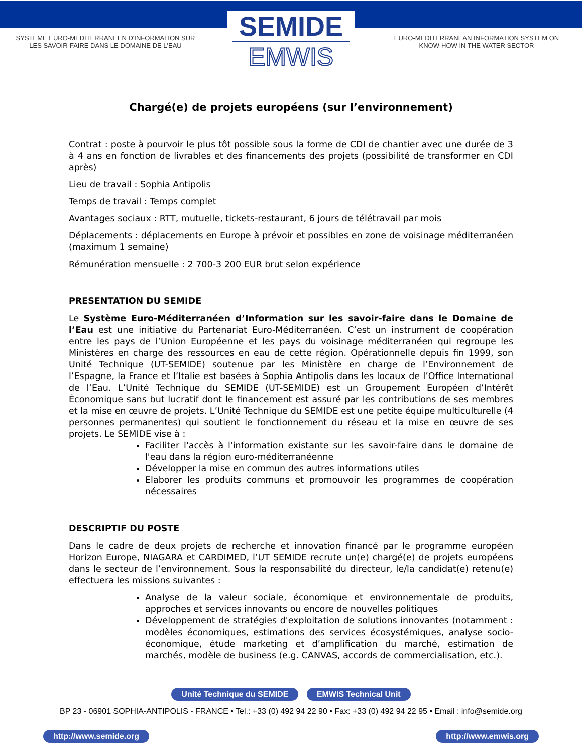SYSTEME EURO-MEDITERRANEEN D'INFORMATION SUR
LES SAVOIR-FAIRE DANS LE DOMAINE DE L'EAU
SEMIDE
EMWIS
EURO-MEDITERRANEAN INFORMATION SYSTEM ON
KNOW-HOW IN THE WATER SECTOR
Chargé(e) de projets européens (sur l’environnement)
Contrat : poste à pourvoir le plus tôt possible sous la forme de CDI de chantier avec une durée de 3 à 4 ans en fonction de livrables et des financements des projets (possibilité de transformer en CDI après)
Lieu de travail : Sophia Antipolis
Temps de travail : Temps complet
Avantages sociaux : RTT, mutuelle, tickets-restaurant, 6 jours de télétravail par mois
Déplacements : déplacements en Europe à prévoir et possibles en zone de voisinage méditerranéen (maximum 1 semaine)
Rémunération mensuelle : 2 700-3 200 EUR brut selon expérience
PRESENTATION DU SEMIDE
Le Système Euro-Méditerranéen d’Information sur les savoir-faire dans le Domaine de l’Eau est une initiative du Partenariat Euro-Méditerranéen. C’est un instrument de coopération entre les pays de l’Union Européenne et les pays du voisinage méditerranéen qui regroupe les Ministères en charge des ressources en eau de cette région. Opérationnelle depuis fin 1999, son Unité Technique (UT-SEMIDE) soutenue par les Ministère en charge de l’Environnement de l’Espagne, la France et l’Italie est basées à Sophia Antipolis dans les locaux de l’Office International de l’Eau. L’Unité Technique du SEMIDE (UT-SEMIDE) est un Groupement Européen d’Intérêt Économique sans but lucratif dont le financement est assuré par les contributions de ses membres et la mise en œuvre de projets. L’Unité Technique du SEMIDE est une petite équipe multiculturelle (4 personnes permanentes) qui soutient le fonctionnement du réseau et la mise en œuvre de ses projets. Le SEMIDE vise à :
Faciliter l'accès à l'information existante sur les savoir-faire dans le domaine de l'eau dans la région euro-méditerranéenne
Développer la mise en commun des autres informations utiles
Elaborer les produits communs et promouvoir les programmes de coopération nécessaires
DESCRIPTIF DU POSTE
Dans le cadre de deux projets de recherche et innovation financé par le programme européen Horizon Europe, NIAGARA et CARDIMED, l’UT SEMIDE recrute un(e) chargé(e) de projets européens dans le secteur de l’environnement. Sous la responsabilité du directeur, le/la candidat(e) retenu(e) effectuera les missions suivantes :
Analyse de la valeur sociale, économique et environnementale de produits, approches et services innovants ou encore de nouvelles politiques
Développement de stratégies d'exploitation de solutions innovantes (notamment : modèles économiques, estimations des services écosystémiques, analyse socio-économique, étude marketing et d’amplification du marché, estimation de marchés, modèle de business (e.g. CANVAS, accords de commercialisation, etc.).
Unité Technique du SEMIDE EMWIS Technical Unit
BP 23 - 06901 SOPHIA-ANTIPOLIS - FRANCE • Tel.: +33 (0) 492 94 22 90 • Fax: +33 (0) 492 94 22 95 • Email : info@semide.org
http://www.semide.org http://www.emwis.org